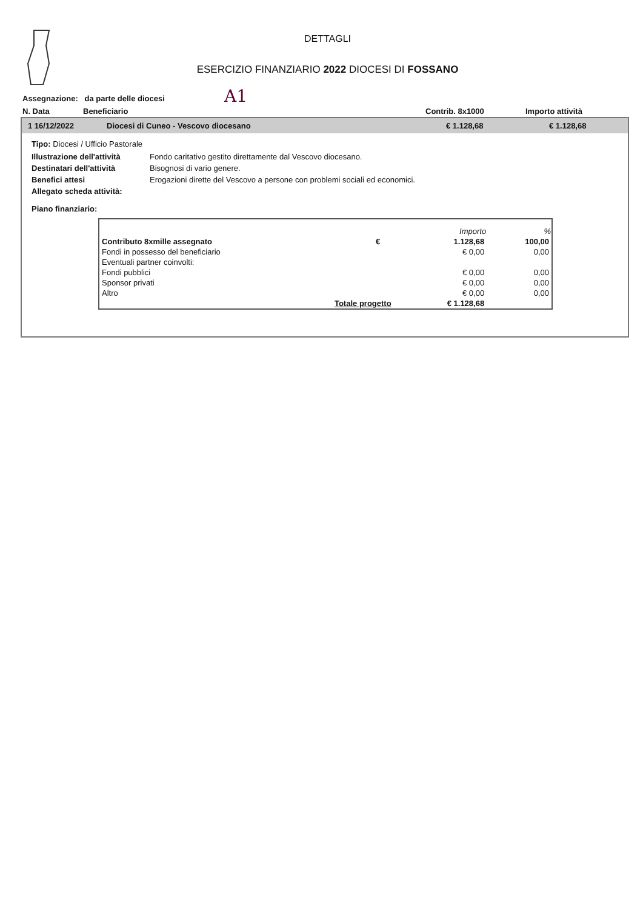A1
DETTAGLI
ESERCIZIO FINANZIARIO 2022 DIOCESI DI FOSSANO
Assegnazione: da parte delle diocesi
N. Data Beneficiario Contrib. 8x1000 Importo attività
1 16/12/2022 Diocesi di Cuneo - Vescovo diocesano € 1.128,68 € 1.128,68
Tipo: Diocesi / Ufficio Pastorale
| Illustrazione dell'attività | Fondo caritativo gestito direttamente dal Vescovo diocesano. |
| Destinatari dell'attività | Bisognosi di vario genere. |
| Benefici attesi | Erogazioni dirette del Vescovo a persone con problemi sociali ed economici. |
| Allegato scheda attività: | |
Piano finanziario:
| | | Importo | % |
| --- | --- | --- | --- |
| Contributo 8xmille assegnato | € | 1.128,68 | 100,00 |
| Fondi in possesso del beneficiario | | € 0,00 | 0,00 |
| Eventuali partner coinvolti: | | | |
| Fondi pubblici | | € 0,00 | 0,00 |
| Sponsor privati | | € 0,00 | 0,00 |
| Altro | | € 0,00 | 0,00 |
| Totale progetto | | € 1.128,68 | |